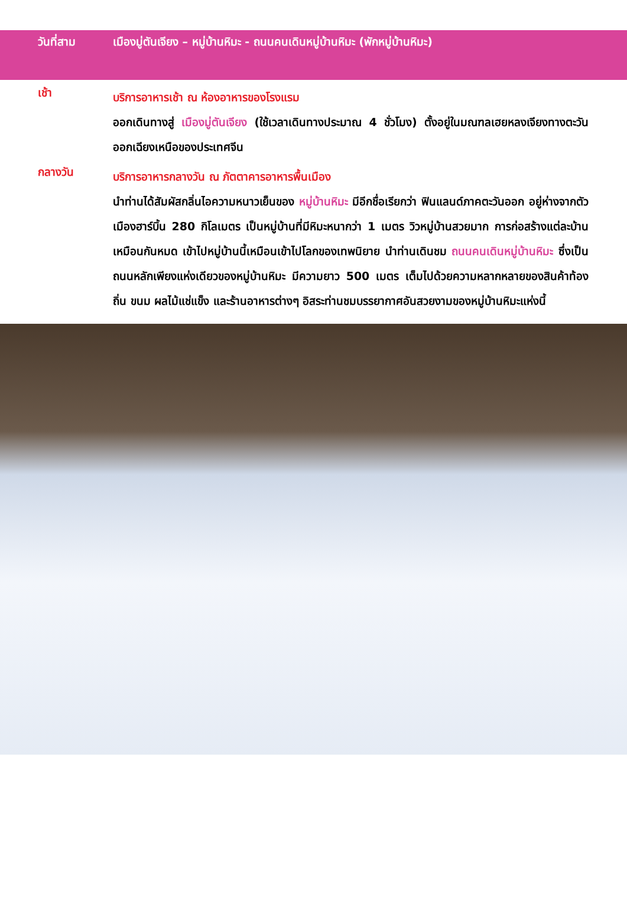วันที่สาม เมืองมู่ตันเจียง – หมู่บ้านหิมะ - ถนนคนเดินหมู่บ้านหิมะ (พักหมู่บ้านหิมะ)
เช้า
บริการอาหารเช้า ณ ห้องอาหารของโรงแรม
ออกเดินทางสู่ เมืองมู่ตันเจียง (ใช้เวลาเดินทางประมาณ 4 ชั่วโมง) ตั้งอยู่ในมณฑลเฮยหลงเจียงทางตะวันออกเฉียงเหนือของประเทศจีน
กลางวัน
บริการอาหารกลางวัน ณ ภัตตาคารอาหารพื้นเมือง
นำท่านได้สัมผัสกลิ่นไอความหนาวเย็นของ หมู่บ้านหิมะ มีอีกชื่อเรียกว่า ฟินแลนด์ภาคตะวันออก อยู่ห่างจากตัวเมืองฮาร์บิ้น 280 กิโลเมตร เป็นหมู่บ้านที่มีหิมะหนากว่า 1 เมตร วิวหมู่บ้านสวยมาก การก่อสร้างแต่ละบ้านเหมือนกันหมด เข้าไปหมู่บ้านนี้เหมือนเข้าไปโลกของเทพนิยาย นำท่านเดินชม ถนนคนเดินหมู่บ้านหิมะ ซึ่งเป็นถนนหลักเพียงแห่งเดียวของหมู่บ้านหิมะ มีความยาว 500 เมตร เต็มไปด้วยความหลากหลายของสินค้าท้องถิ่น ขนม ผลไม้แช่แข็ง และร้านอาหารต่างๆ อิสระท่านชมบรรยากาศอันสวยงามของหมู่บ้านหิมะแห่งนี้